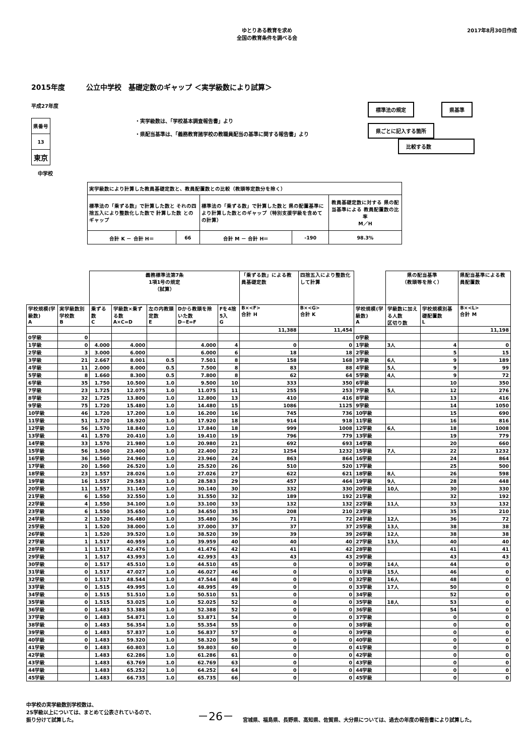ゆとりある教育を求め
全国の教育条件を調べる会
2017年8月30日作成
2015年度　　　公立中学校　基礎定数のギャップ ＜実学級数により試算＞
平成27年度
| 県番号 |
| 13 |
| 東京 |
中学校
・実学級数は、「学校基本調査報告書」より
・県配当基準は、「義務教育諸学校の教職員配当の基準に関する報告書」より
標準法の規定 県基準
県ごとに記入する箇所 比較する数
| 実学級数により計算した教員基礎定数と、教員配置数との比較（教頭等定数分を除く） | | | | |
| 標準法の「乗ずる数」で計算した数と それの四捨五入により整数化した数で 計算した数 とのギャップ | | 標準法の「乗ずる数」で計算した数と 県の配置基準により計算した数とのギャップ（特別支援学級を含めての計算） | | 教員基礎定数に対する 県の配当基準による 教員配置数の比率 M／H |
| 合計 K － 合計 H＝ | 66 | 合計 M － 合計 H＝ | -190 | 98.3% |
| | | 義務標準法第7条 1項1号の規定 （試算） | | | | | 「乗ずる数」による教員基礎定数 | 四捨五入により整数化して計算 | | 県の配当基準 （教頭等を除く） | | 県配当基準による教員配置数 |
| --- | --- | --- | --- | --- | --- | --- | --- | --- | --- | --- | --- | --- |
| 学校規模(学級数) A | 実学級数別学校数 B | 乗ずる数 C | 学級数×乗ずる数 A×C=D | 左の内教頭定数 E | Dから教頭を除いた数 D−E=F | Fを4捨5入 G | B×<F> 合計 H | B×<G> 合計 K | 学校規模(学級数) A | 学級数に加える人数 区切り数 | 学校規模別基礎配置数 L | B×<L> 合計 M |
| | | | | | | | 11,388 | 11,454 | | | | 11,198 |
| 0学級 | 0 | | | | | | | | 0学級 | | | |
| 1学級 | 0 | 4.000 | 4.000 | | 4.000 | 4 | 0 | 0 | 1学級 | 3人 | 4 | 0 |
| 2学級 | 3 | 3.000 | 6.000 | | 6.000 | 6 | 18 | 18 | 2学級 | | 5 | 15 |
| 3学級 | 21 | 2.667 | 8.001 | 0.5 | 7.501 | 8 | 158 | 168 | 3学級 | 6人 | 9 | 189 |
| 4学級 | 11 | 2.000 | 8.000 | 0.5 | 7.500 | 8 | 83 | 88 | 4学級 | 5人 | 9 | 99 |
| 5学級 | 8 | 1.660 | 8.300 | 0.5 | 7.800 | 8 | 62 | 64 | 5学級 | 4人 | 9 | 72 |
| 6学級 | 35 | 1.750 | 10.500 | 1.0 | 9.500 | 10 | 333 | 350 | 6学級 | | 10 | 350 |
| 7学級 | 23 | 1.725 | 12.075 | 1.0 | 11.075 | 11 | 255 | 253 | 7学級 | 5人 | 12 | 276 |
| 8学級 | 32 | 1.725 | 13.800 | 1.0 | 12.800 | 13 | 410 | 416 | 8学級 | | 13 | 416 |
| 9学級 | 75 | 1.720 | 15.480 | 1.0 | 14.480 | 15 | 1086 | 1125 | 9学級 | | 14 | 1050 |
| 10学級 | 46 | 1.720 | 17.200 | 1.0 | 16.200 | 16 | 745 | 736 | 10学級 | | 15 | 690 |
| 11学級 | 51 | 1.720 | 18.920 | 1.0 | 17.920 | 18 | 914 | 918 | 11学級 | | 16 | 816 |
| 12学級 | 56 | 1.570 | 18.840 | 1.0 | 17.840 | 18 | 999 | 1008 | 12学級 | 6人 | 18 | 1008 |
| 13学級 | 41 | 1.570 | 20.410 | 1.0 | 19.410 | 19 | 796 | 779 | 13学級 | | 19 | 779 |
| 14学級 | 33 | 1.570 | 21.980 | 1.0 | 20.980 | 21 | 692 | 693 | 14学級 | | 20 | 660 |
| 15学級 | 56 | 1.560 | 23.400 | 1.0 | 22.400 | 22 | 1254 | 1232 | 15学級 | 7人 | 22 | 1232 |
| 16学級 | 36 | 1.560 | 24.960 | 1.0 | 23.960 | 24 | 863 | 864 | 16学級 | | 24 | 864 |
| 17学級 | 20 | 1.560 | 26.520 | 1.0 | 25.520 | 26 | 510 | 520 | 17学級 | | 25 | 500 |
| 18学級 | 23 | 1.557 | 28.026 | 1.0 | 27.026 | 27 | 622 | 621 | 18学級 | 8人 | 26 | 598 |
| 19学級 | 16 | 1.557 | 29.583 | 1.0 | 28.583 | 29 | 457 | 464 | 19学級 | 9人 | 28 | 448 |
| 20学級 | 11 | 1.557 | 31.140 | 1.0 | 30.140 | 30 | 332 | 330 | 20学級 | 10人 | 30 | 330 |
| 21学級 | 6 | 1.550 | 32.550 | 1.0 | 31.550 | 32 | 189 | 192 | 21学級 | | 32 | 192 |
| 22学級 | 4 | 1.550 | 34.100 | 1.0 | 33.100 | 33 | 132 | 132 | 22学級 | 11人 | 33 | 132 |
| 23学級 | 6 | 1.550 | 35.650 | 1.0 | 34.650 | 35 | 208 | 210 | 23学級 | | 35 | 210 |
| 24学級 | 2 | 1.520 | 36.480 | 1.0 | 35.480 | 36 | 71 | 72 | 24学級 | 12人 | 36 | 72 |
| 25学級 | 1 | 1.520 | 38.000 | 1.0 | 37.000 | 37 | 37 | 37 | 25学級 | 13人 | 38 | 38 |
| 26学級 | 1 | 1.520 | 39.520 | 1.0 | 38.520 | 39 | 39 | 39 | 26学級 | 12人 | 38 | 38 |
| 27学級 | 1 | 1.517 | 40.959 | 1.0 | 39.959 | 40 | 40 | 40 | 27学級 | 13人 | 40 | 40 |
| 28学級 | 1 | 1.517 | 42.476 | 1.0 | 41.476 | 42 | 41 | 42 | 28学級 | | 41 | 41 |
| 29学級 | 1 | 1.517 | 43.993 | 1.0 | 42.993 | 43 | 43 | 43 | 29学級 | | 43 | 43 |
| 30学級 | 0 | 1.517 | 45.510 | 1.0 | 44.510 | 45 | 0 | 0 | 30学級 | 14人 | 44 | 0 |
| 31学級 | 0 | 1.517 | 47.027 | 1.0 | 46.027 | 46 | 0 | 0 | 31学級 | 15人 | 46 | 0 |
| 32学級 | 0 | 1.517 | 48.544 | 1.0 | 47.544 | 48 | 0 | 0 | 32学級 | 16人 | 48 | 0 |
| 33学級 | 0 | 1.515 | 49.995 | 1.0 | 48.995 | 49 | 0 | 0 | 33学級 | 17人 | 50 | 0 |
| 34学級 | 0 | 1.515 | 51.510 | 1.0 | 50.510 | 51 | 0 | 0 | 34学級 | | 52 | 0 |
| 35学級 | 0 | 1.515 | 53.025 | 1.0 | 52.025 | 52 | 0 | 0 | 35学級 | 18人 | 53 | 0 |
| 36学級 | 0 | 1.483 | 53.388 | 1.0 | 52.388 | 52 | 0 | 0 | 36学級 | | 54 | 0 |
| 37学級 | 0 | 1.483 | 54.871 | 1.0 | 53.871 | 54 | 0 | 0 | 37学級 | | 0 | 0 |
| 38学級 | 0 | 1.483 | 56.354 | 1.0 | 55.354 | 55 | 0 | 0 | 38学級 | | 0 | 0 |
| 39学級 | 0 | 1.483 | 57.837 | 1.0 | 56.837 | 57 | 0 | 0 | 39学級 | | 0 | 0 |
| 40学級 | 0 | 1.483 | 59.320 | 1.0 | 58.320 | 58 | 0 | 0 | 40学級 | | 0 | 0 |
| 41学級 | 0 | 1.483 | 60.803 | 1.0 | 59.803 | 60 | 0 | 0 | 41学級 | | 0 | 0 |
| 42学級 | | 1.483 | 62.286 | 1.0 | 61.286 | 61 | 0 | 0 | 42学級 | | 0 | 0 |
| 43学級 | | 1.483 | 63.769 | 1.0 | 62.769 | 63 | 0 | 0 | 43学級 | | 0 | 0 |
| 44学級 | | 1.483 | 65.252 | 1.0 | 64.252 | 64 | 0 | 0 | 44学級 | | 0 | 0 |
| 45学級 | | 1.483 | 66.735 | 1.0 | 65.735 | 66 | 0 | 0 | 45学級 | | 0 | 0 |
中学校の実学級数別学校数は、
25学級以上については、まとめて公表されているので、
振り分けて試算した。
－26－
宮城県、福島県、長野県、高知県、佐賀県、大分県については、過去の年度の報告書により試算した。